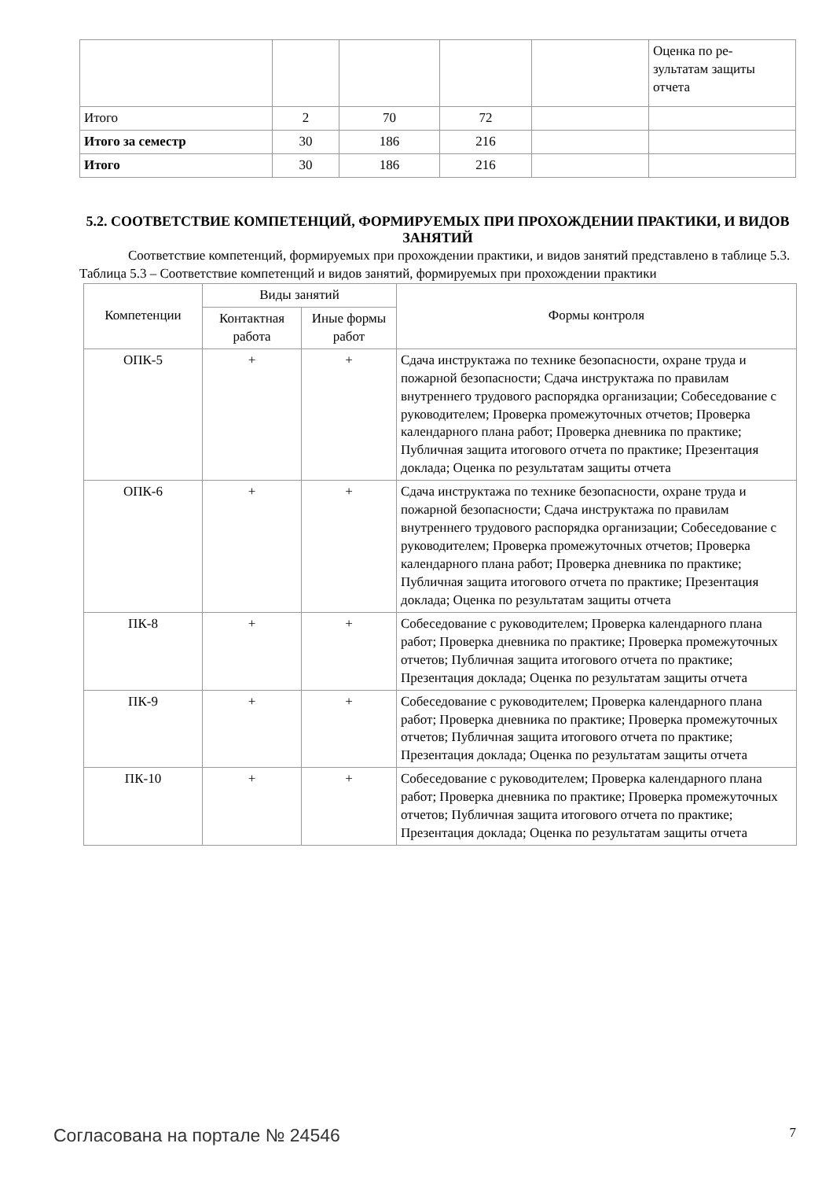| | | | | | Оценка по ре- зультатам защиты отчета |
| Итого | 2 | 70 | 72 | | |
| Итого за семестр | 30 | 186 | 216 | | |
| Итого | 30 | 186 | 216 | | |
5.2. СООТВЕТСТВИЕ КОМПЕТЕНЦИЙ, ФОРМИРУЕМЫХ ПРИ ПРОХОЖДЕНИИ ПРАКТИКИ, И ВИДОВ ЗАНЯТИЙ
Соответствие компетенций, формируемых при прохождении практики, и видов занятий представлено в таблице 5.3.
Таблица 5.3 – Соответствие компетенций и видов занятий, формируемых при прохождении практики
| Компетенции | Виды занятий | | Формы контроля |
| --- | --- | --- | --- |
| | Контактная работа | Иные формы работ | |
| ОПК-5 | + | + | Сдача инструктажа по технике безопасности, охране труда и пожарной безопасности; Сдача инструктажа по правилам внутреннего трудового распорядка организации; Собеседование с руководителем; Проверка промежуточных отчетов; Проверка календарного плана работ; Проверка дневника по практике; Публичная защита итогового отчета по практике; Презентация доклада; Оценка по результатам защиты отчета |
| ОПК-6 | + | + | Сдача инструктажа по технике безопасности, охране труда и пожарной безопасности; Сдача инструктажа по правилам внутреннего трудового распорядка организации; Собеседование с руководителем; Проверка промежуточных отчетов; Проверка календарного плана работ; Проверка дневника по практике; Публичная защита итогового отчета по практике; Презентация доклада; Оценка по результатам защиты отчета |
| ПК-8 | + | + | Собеседование с руководителем; Проверка календарного плана работ; Проверка дневника по практике; Проверка промежуточных отчетов; Публичная защита итогового отчета по практике; Презентация доклада; Оценка по результатам защиты отчета |
| ПК-9 | + | + | Собеседование с руководителем; Проверка календарного плана работ; Проверка дневника по практике; Проверка промежуточных отчетов; Публичная защита итогового отчета по практике; Презентация доклада; Оценка по результатам защиты отчета |
| ПК-10 | + | + | Собеседование с руководителем; Проверка календарного плана работ; Проверка дневника по практике; Проверка промежуточных отчетов; Публичная защита итогового отчета по практике; Презентация доклада; Оценка по результатам защиты отчета |
Согласована на портале № 24546 7